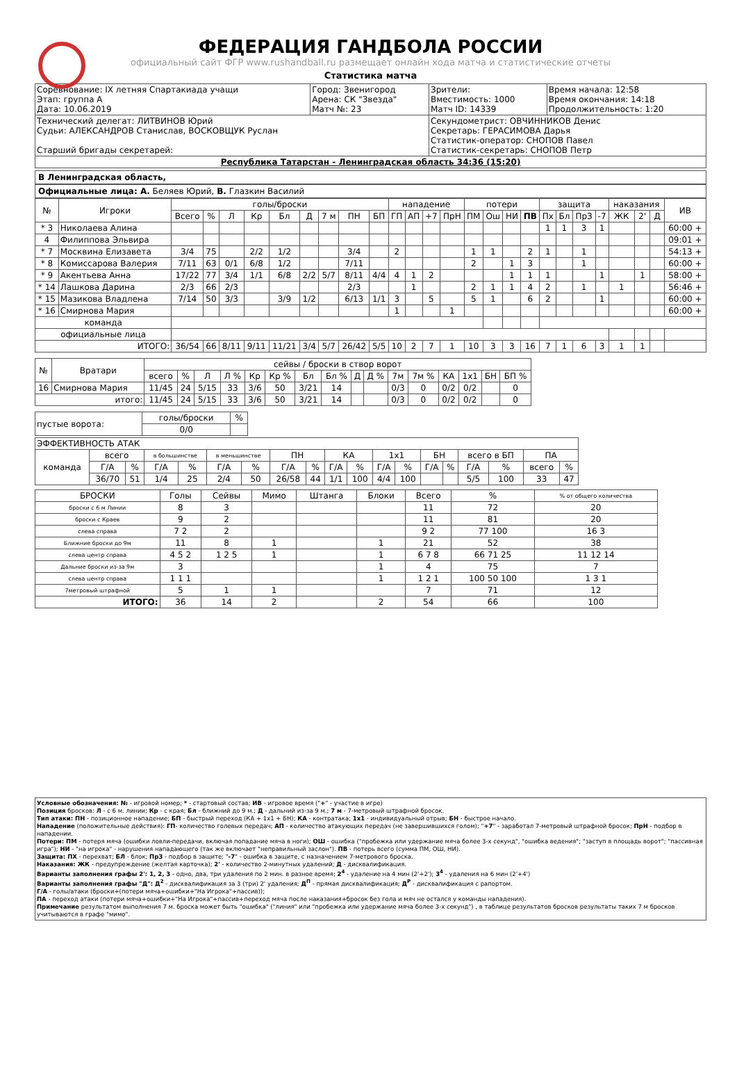ФЕДЕРАЦИЯ ГАНДБОЛА РОССИИ
официальный сайт ФГР www.rushandball.ru размещает онлайн хода матча и статистические отчеты
Статистика матча
| Соревнование: IX летняя Спартакиада учащи Этап: группа А Дата: 10.06.2019 | Город: Звенигород Арена: СК "Звезда" Матч №: 23 | Зрители: Вместимость: 1000 Матч ID: 14339 | Время начала: 12:58 Время окончания: 14:18 Продолжительность: 1:20 |
| Технический делегат: ЛИТВИНОВ Юрий Судьи: АЛЕКСАНДРОВ Станислав, ВОСКОВЩУК Руслан Старший бригады секретарей: | | Секундометрист: ОВЧИННИКОВ Денис Секретарь: ГЕРАСИМОВА Дарья Статистик-оператор: СНОПОВ Павел Статистик-секретарь: СНОПОВ Петр | |
| Республика Татарстан - Ленинградская область 34:36 (15:20) | | | |
В Ленинградская область,
Официальные лица: А. Беляев Юрий, В. Глазкин Василий
| № | Игроки | голы/броски | | | | | | | | | нападение | | | | потери | | | | защита | | | | наказания | | | ИВ |
| --- | --- | --- | --- | --- | --- | --- | --- | --- | --- | --- | --- | --- | --- | --- | --- | --- | --- | --- | --- | --- | --- | --- | --- | --- | --- | --- |
| | | Всего | % | Л | Кр | Бл | Д | 7 м | ПН | БП | ГП | АП | +7 | ПрН | ПМ | Ош | НИ | ПВ | Пх | Бл | ПрЗ | -7 | ЖК | 2' | Д | |
| * 3 | Николаева Алина | | | | | | | | | | | | | | | | | | 1 | 1 | 3 | 1 | | | | 60:00 + |
| 4 | Филиппова Эльвира | | | | | | | | | | | | | | | | | | | | | | | | | 09:01 + |
| * 7 | Москвина Елизавета | 3/4 | 75 | | 2/2 | 1/2 | | | 3/4 | | 2 | | | | 1 | 1 | | 2 | 1 | | 1 | | | | | 54:13 + |
| * 8 | Комиссарова Валерия | 7/11 | 63 | 0/1 | 6/8 | 1/2 | | | 7/11 | | | | | | 2 | | 1 | 3 | | | 1 | | | | | 60:00 + |
| * 9 | Акентьева Анна | 17/22 | 77 | 3/4 | 1/1 | 6/8 | 2/2 | 5/7 | 8/11 | 4/4 | 4 | 1 | 2 | | | | 1 | 1 | 1 | | | 1 | | 1 | | 58:00 + |
| * 14 | Лашкова Дарина | 2/3 | 66 | 2/3 | | | | | 2/3 | | | 1 | | | 2 | 1 | 1 | 4 | 2 | | 1 | | 1 | | | 56:46 + |
| * 15 | Мазикова Владлена | 7/14 | 50 | 3/3 | | 3/9 | 1/2 | | 6/13 | 1/1 | 3 | | 5 | | 5 | 1 | | 6 | 2 | | | 1 | | | | 60:00 + |
| * 16 | Смирнова Мария | | | | | | | | | | 1 | | | 1 | | | | | | | | | | | | 60:00 + |
| команда | | | | | | | | | | | | | | | | | | | | | | | | | | |
| официальные лица | | | | | | | | | | | | | | | | | | | | | | | | | | |
| ИТОГО: | | 36/54 | 66 | 8/11 | 9/11 | 11/21 | 3/4 | 5/7 | 26/42 | 5/5 | 10 | 2 | 7 | 1 | 10 | 3 | 3 | 16 | 7 | 1 | 6 | 3 | 1 | 1 | | |
| № | Вратари | сейвы / броски в створ ворот | | | | | | | | | | | | | | | |
| --- | --- | --- | --- | --- | --- | --- | --- | --- | --- | --- | --- | --- | --- | --- | --- | --- | --- |
| | | всего | % | Л | Л % | Кр | Кр % | Бл | Бл % | Д | Д % | 7м | 7м % | КА | 1х1 | БН | БП % |
| 16 | Смирнова Мария | 11/45 | 24 | 5/15 | 33 | 3/6 | 50 | 3/21 | 14 | | | 0/3 | 0 | 0/2 | 0/2 | | 0 |
| итого: | | 11/45 | 24 | 5/15 | 33 | 3/6 | 50 | 3/21 | 14 | | | 0/3 | 0 | 0/2 | 0/2 | | 0 |
| пустые ворота: | голы/броски | % |
| | 0/0 | |
| ЭФФЕКТИВНОСТЬ АТАК | | | | | | | | | | | | | | | | | | |
| команда | всего | | в большинстве | | в меньшинстве | | ПН | | КА | | 1х1 | | БН | | всего в БП | | ПА | |
| | Г/А | % | Г/А | % | Г/А | % | Г/А | % | Г/А | % | Г/А | % | Г/А | % | Г/А | % | всего | % |
| | 36/70 | 51 | 1/4 | 25 | 2/4 | 50 | 26/58 | 44 | 1/1 | 100 | 4/4 | 100 | | | 5/5 | 100 | 33 | 47 |
| БРОСКИ | Голы | Сейвы | Мимо | Штанга | Блоки | Всего | % | % от общего количества |
| броски с 6 м Линии | 8 | 3 | | | | 11 | 72 | 20 |
| броски с Краев | 9 | 2 | | | | 11 | 81 | 20 |
| слева справа | 7 2 | 2 | | | | 9 2 | 77 100 | 16 3 |
| Ближние броски до 9м | 11 | 8 | 1 | | 1 | 21 | 52 | 38 |
| слева центр справа | 4 5 2 | 1 2 5 | 1 | | 1 | 6 7 8 | 66 71 25 | 11 12 14 |
| Дальние броски из-за 9м | 3 | | | | 1 | 4 | 75 | 7 |
| слева центр справа | 1 1 1 | | | | 1 | 1 2 1 | 100 50 100 | 1 3 1 |
| 7метровый штрафной | 5 | 1 | 1 | | | 7 | 71 | 12 |
| ИТОГО: | 36 | 14 | 2 | | 2 | 54 | 66 | 100 |
Условные обозначения: № - игровой номер; * - стартовый состав; ИВ - игровое время ("+" - участие в игре)
Позиция бросков: Л - с 6 м. линии; Кр - с края; Бл - ближний до 9 м.; Д - дальний из-за 9 м.; 7 м - 7-метровый штрафной бросок.
Тип атаки: ПН - позиционное нападение; БП - быстрый переход (КА + 1х1 + БН); КА - контратака; 1х1 - индивидуальный отрыв; БН - быстрое начало.
Нападение (положительные действия): ГП- количество голевых передач; АП - количество атакующих передач (не завершившихся голом); "+7" - заработал 7-метровый штрафной бросок; ПрН - подбор в нападении.
Потери: ПМ - потеря мяча (ошибки ловли-передачи, включая попадание мяча в ноги); ОШ - ошибка ("пробежка или удержание мяча более 3-х секунд", "ошибка ведения"; "заступ в площадь ворот"; "пассивная игра"); НИ - "на игрока" - нарушения нападающего (так же включает "неправильный заслон"). ПВ - потерь всего (сумма ПМ, ОШ, НИ).
Защита: ПХ - перехват; БЛ - блок; ПрЗ - подбор в защите; "-7" - ошибка в защите, с назначением 7-метрового броска.
Наказания: ЖК - предупреждение (желтая карточка); 2' - количество 2-минутных удалений; Д - дисквалификация.
Варианты заполнения графы 2': 1, 2, 3 - одно, два, три удаления по 2 мин. в разное время; 2<sup>4</sup> - удаление на 4 мин (2'+2'); 3<sup>4</sup> - удаления на 6 мин (2'+4')
Варианты заполнения графы "Д": Д<sup>2</sup> - дисквалификация за 3 (три) 2' удаления; Д<sup>П</sup> - прямая дисквалификация; Д<sup>Р</sup> - дисквалификация с рапортом.
Г/А - голы/атаки (броски+(потери мяча+ошибки+"На Игрока"+пассив));
ПА - переход атаки (потери мяча+ошибки+"На Игрока"+пассив+переход мяча после наказания+бросок без гола и мяч не остался у команды нападения).
Примечание результатом выполнения 7 м. броска может быть "ошибка" ("линия" или "пробежка или удержание мяча более 3-х секунд") , в таблице результатов бросков результаты таких 7 м бросков учитываются в графе "мимо".